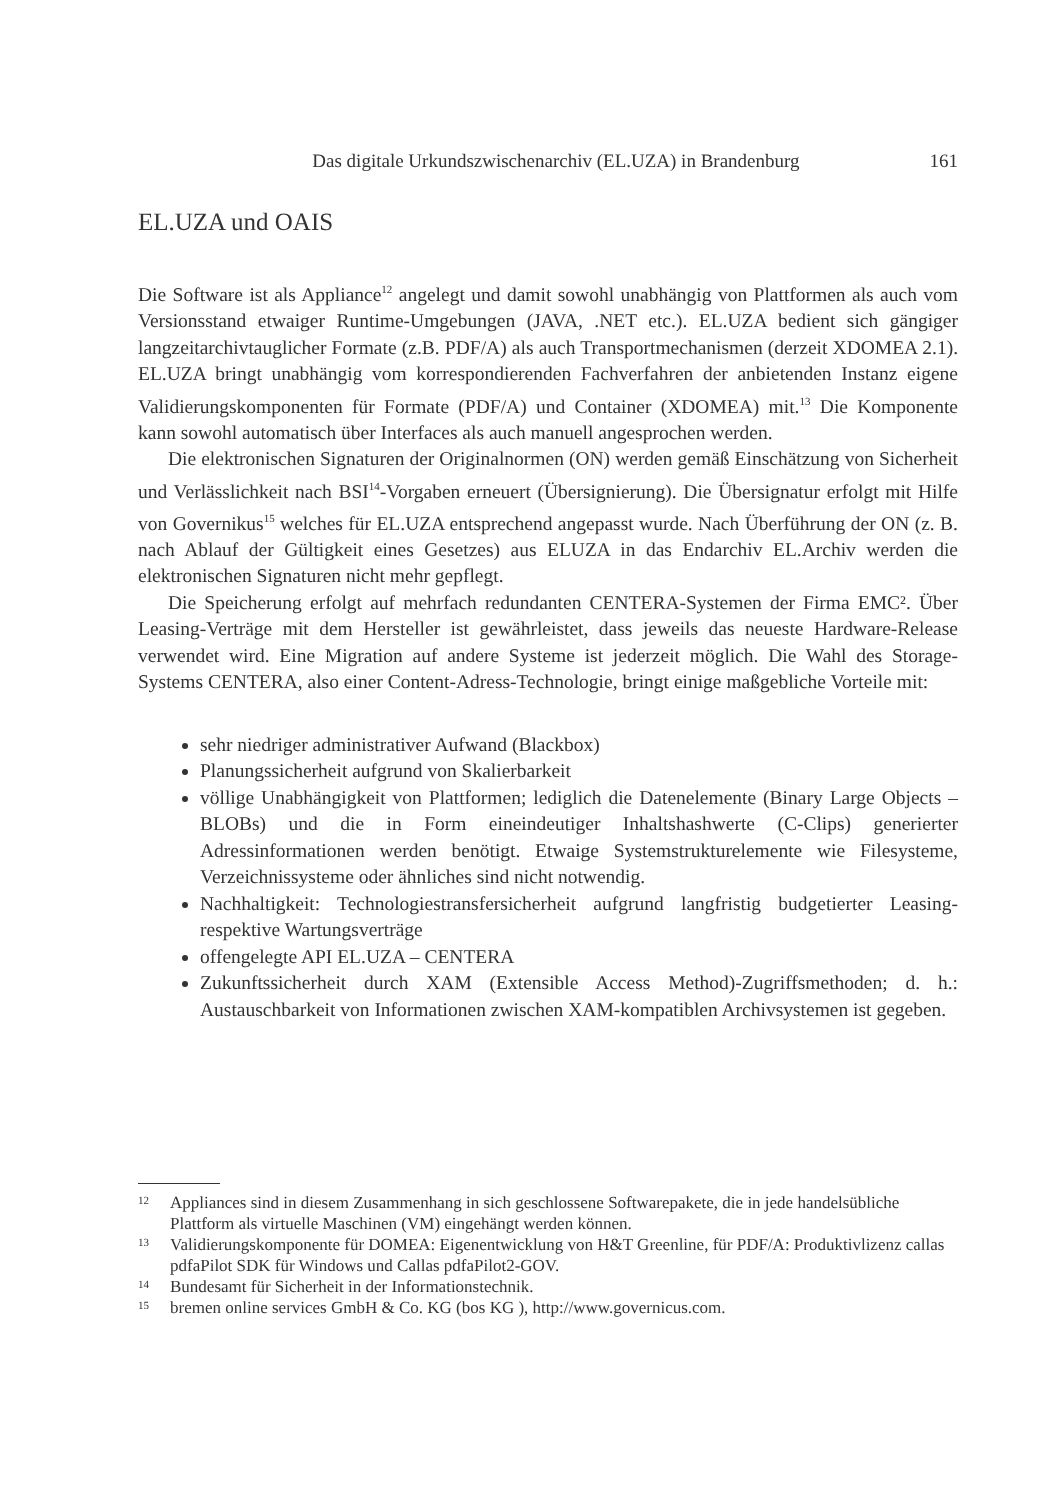Das digitale Urkundszwischenarchiv (EL.UZA) in Brandenburg 161
EL.UZA und OAIS
Die Software ist als Appliance<sup>12</sup> angelegt und damit sowohl unabhängig von Plattformen als auch vom Versionsstand etwaiger Runtime-Umgebungen (JAVA, .NET etc.). EL.UZA bedient sich gängiger langzeitarchivtauglicher Formate (z.B. PDF/A) als auch Transportmechanismen (derzeit XDOMEA 2.1). EL.UZA bringt unabhängig vom korrespondierenden Fachverfahren der anbietenden Instanz eigene Validierungskomponenten für Formate (PDF/A) und Container (XDOMEA) mit.<sup>13</sup> Die Komponente kann sowohl automatisch über Interfaces als auch manuell angesprochen werden.
Die elektronischen Signaturen der Originalnormen (ON) werden gemäß Einschätzung von Sicherheit und Verlässlichkeit nach BSI<sup>14</sup>-Vorgaben erneuert (Übersignierung). Die Übersignatur erfolgt mit Hilfe von Governikus<sup>15</sup> welches für EL.UZA entsprechend angepasst wurde. Nach Überführung der ON (z. B. nach Ablauf der Gültigkeit eines Gesetzes) aus ELUZA in das Endarchiv EL.Archiv werden die elektronischen Signaturen nicht mehr gepflegt.
Die Speicherung erfolgt auf mehrfach redundanten CENTERA-Systemen der Firma EMC². Über Leasing-Verträge mit dem Hersteller ist gewährleistet, dass jeweils das neueste Hardware-Release verwendet wird. Eine Migration auf andere Systeme ist jederzeit möglich. Die Wahl des Storage-Systems CENTERA, also einer Content-Adress-Technologie, bringt einige maßgebliche Vorteile mit:
sehr niedriger administrativer Aufwand (Blackbox)
Planungssicherheit aufgrund von Skalierbarkeit
völlige Unabhängigkeit von Plattformen; lediglich die Datenelemente (Binary Large Objects – BLOBs) und die in Form eineindeutiger Inhaltshashwerte (C-Clips) generierter Adressinformationen werden benötigt. Etwaige Systemstrukturelemente wie Filesysteme, Verzeichnissysteme oder ähnliches sind nicht notwendig.
Nachhaltigkeit: Technologiestransfersicherheit aufgrund langfristig budgetierter Leasing- respektive Wartungsverträge
offengelegte API EL.UZA – CENTERA
Zukunftssicherheit durch XAM (Extensible Access Method)-Zugriffsmethoden; d. h.: Austauschbarkeit von Informationen zwischen XAM-kompatiblen Archivsystemen ist gegeben.
12 Appliances sind in diesem Zusammenhang in sich geschlossene Softwarepakete, die in jede handelsübliche Plattform als virtuelle Maschinen (VM) eingehängt werden können.
13 Validierungskomponente für DOMEA: Eigenentwicklung von H&T Greenline, für PDF/A: Produktivlizenz callas pdfaPilot SDK für Windows und Callas pdfaPilot2-GOV.
14 Bundesamt für Sicherheit in der Informationstechnik.
15 bremen online services GmbH & Co. KG (bos KG ), http://www.governicus.com.